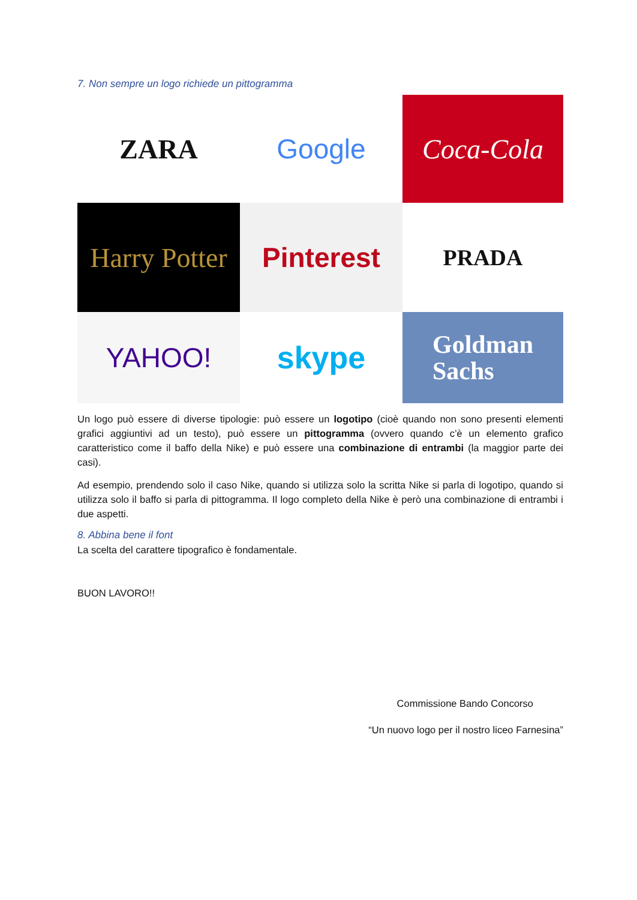7. Non sempre un logo richiede un pittogramma
ZARA
Google
Coca-Cola
Harry Potter
Pinterest
PRADA
YAHOO!
skype
Goldman
Sachs
Un logo può essere di diverse tipologie: può essere un logotipo (cioè quando non sono presenti elementi grafici aggiuntivi ad un testo), può essere un pittogramma (ovvero quando c’è un elemento grafico caratteristico come il baffo della Nike) e può essere una combinazione di entrambi (la maggior parte dei casi).
Ad esempio, prendendo solo il caso Nike, quando si utilizza solo la scritta Nike si parla di logotipo, quando si utilizza solo il baffo si parla di pittogramma. Il logo completo della Nike è però una combinazione di entrambi i due aspetti.
8. Abbina bene il font
La scelta del carattere tipografico è fondamentale.
BUON LAVORO!!
Commissione Bando Concorso
“Un nuovo logo per il nostro liceo Farnesina”